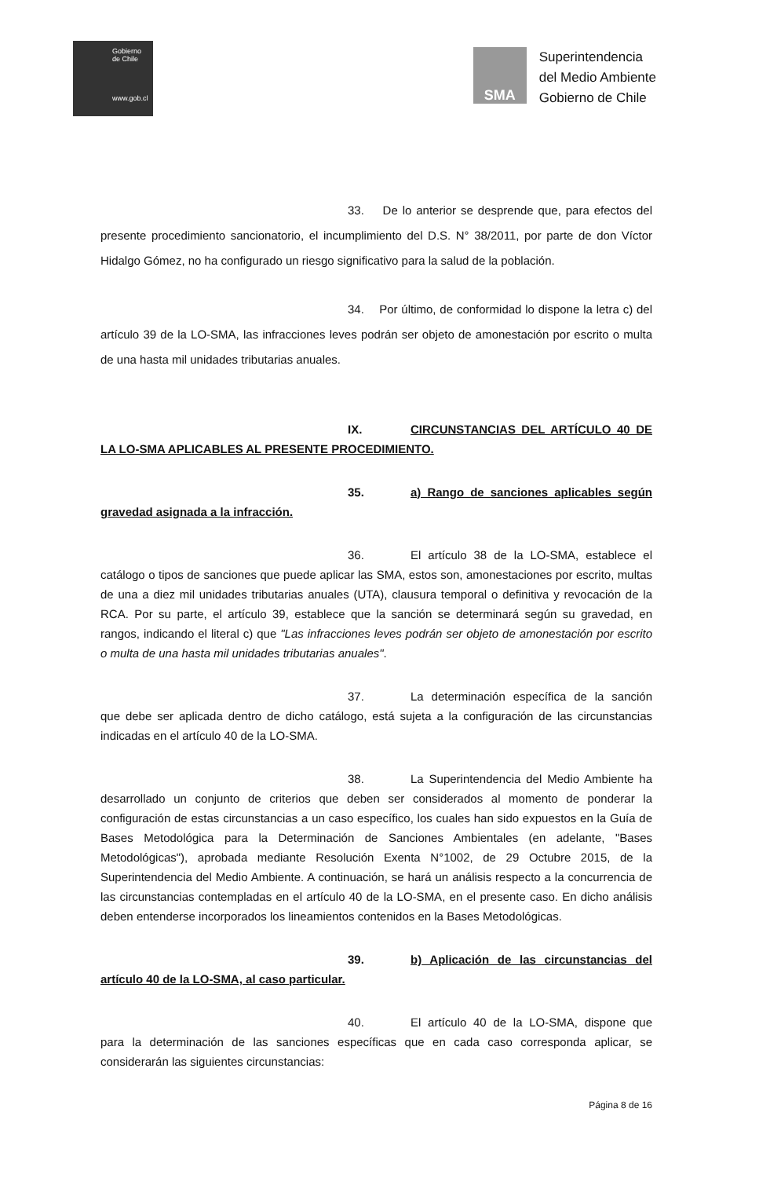Gobierno
de Chile
www.gob.cl
SMA
Superintendencia
del Medio Ambiente
Gobierno de Chile
33. De lo anterior se desprende que, para efectos del presente procedimiento sancionatorio, el incumplimiento del D.S. N° 38/2011, por parte de don Víctor Hidalgo Gómez, no ha configurado un riesgo significativo para la salud de la población.
34. Por último, de conformidad lo dispone la letra c) del artículo 39 de la LO-SMA, las infracciones leves podrán ser objeto de amonestación por escrito o multa de una hasta mil unidades tributarias anuales.
IX. CIRCUNSTANCIAS DEL ARTÍCULO 40 DE LA LO-SMA APLICABLES AL PRESENTE PROCEDIMIENTO.
35. a) Rango de sanciones aplicables según gravedad asignada a la infracción.
36. El artículo 38 de la LO-SMA, establece el catálogo o tipos de sanciones que puede aplicar las SMA, estos son, amonestaciones por escrito, multas de una a diez mil unidades tributarias anuales (UTA), clausura temporal o definitiva y revocación de la RCA. Por su parte, el artículo 39, establece que la sanción se determinará según su gravedad, en rangos, indicando el literal c) que "Las infracciones leves podrán ser objeto de amonestación por escrito o multa de una hasta mil unidades tributarias anuales".
37. La determinación específica de la sanción que debe ser aplicada dentro de dicho catálogo, está sujeta a la configuración de las circunstancias indicadas en el artículo 40 de la LO-SMA.
38. La Superintendencia del Medio Ambiente ha desarrollado un conjunto de criterios que deben ser considerados al momento de ponderar la configuración de estas circunstancias a un caso específico, los cuales han sido expuestos en la Guía de Bases Metodológica para la Determinación de Sanciones Ambientales (en adelante, "Bases Metodológicas"), aprobada mediante Resolución Exenta N°1002, de 29 Octubre 2015, de la Superintendencia del Medio Ambiente. A continuación, se hará un análisis respecto a la concurrencia de las circunstancias contempladas en el artículo 40 de la LO-SMA, en el presente caso. En dicho análisis deben entenderse incorporados los lineamientos contenidos en la Bases Metodológicas.
39. b) Aplicación de las circunstancias del artículo 40 de la LO-SMA, al caso particular.
40. El artículo 40 de la LO-SMA, dispone que para la determinación de las sanciones específicas que en cada caso corresponda aplicar, se considerarán las siguientes circunstancias:
Página 8 de 16